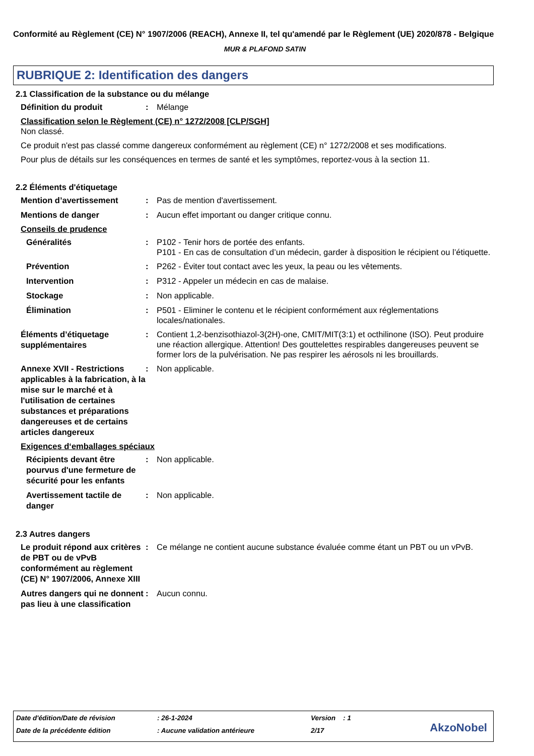Conformité au Règlement (CE) N° 1907/2006 (REACH), Annexe II, tel qu'amendé par le Règlement (UE) 2020/878 - Belgique
MUR & PLAFOND SATIN
RUBRIQUE 2: Identification des dangers
2.1 Classification de la substance ou du mélange
Définition du produit
: Mélange
Classification selon le Règlement (CE) n° 1272/2008 [CLP/SGH]
Non classé.
Ce produit n'est pas classé comme dangereux conformément au règlement (CE) n° 1272/2008 et ses modifications.
Pour plus de détails sur les conséquences en termes de santé et les symptômes, reportez-vous à la section 11.
2.2 Éléments d'étiquetage
Mention d’avertissement
: Pas de mention d'avertissement.
Mentions de danger
: Aucun effet important ou danger critique connu.
Conseils de prudence
Généralités
: P102 - Tenir hors de portée des enfants.
P101 - En cas de consultation d’un médecin, garder à disposition le récipient ou l’étiquette.
Prévention
: P262 - Éviter tout contact avec les yeux, la peau ou les vêtements.
Intervention
: P312 - Appeler un médecin en cas de malaise.
Stockage
: Non applicable.
Élimination
: P501 - Eliminer le contenu et le récipient conformément aux réglementations locales/nationales.
Éléments d’étiquetage supplémentaires
: Contient 1,2-benzisothiazol-3(2H)-one, CMIT/MIT(3:1) et octhilinone (ISO). Peut produire une réaction allergique. Attention! Des gouttelettes respirables dangereuses peuvent se former lors de la pulvérisation. Ne pas respirer les aérosols ni les brouillards.
Annexe XVII - Restrictions applicables à la fabrication, à la mise sur le marché et à l'utilisation de certaines substances et préparations dangereuses et de certains articles dangereux
: Non applicable.
Exigences d‘emballages spéciaux
Récipients devant être pourvus d'une fermeture de sécurité pour les enfants
: Non applicable.
Avertissement tactile de danger
: Non applicable.
2.3 Autres dangers
Le produit répond aux critères de PBT ou de vPvB conformément au règlement (CE) N° 1907/2006, Annexe XIII
: Ce mélange ne contient aucune substance évaluée comme étant un PBT ou un vPvB.
Autres dangers qui ne donnent pas lieu à une classification
: Aucun connu.
Date d'édition/Date de révision: 26-1-2024 Version : 1
Date de la précédente édition: Aucune validation antérieure 2/17
AkzoNobel